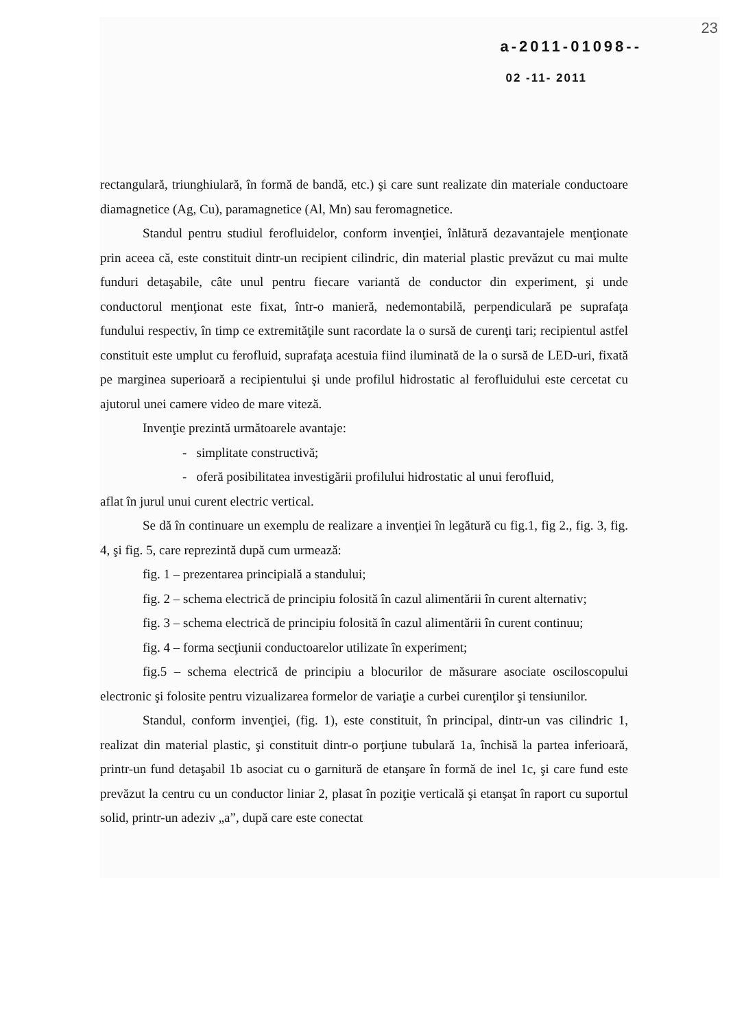23
a-2011-01098--
02 -11- 2011
rectangulară, triunghiulară, în formă de bandă, etc.) şi care sunt realizate din materiale conductoare diamagnetice (Ag, Cu), paramagnetice (Al, Mn) sau feromagnetice.
Standul pentru studiul ferofluidelor, conform invenţiei, înlătură dezavantajele menţionate prin aceea că, este constituit dintr-un recipient cilindric, din material plastic prevăzut cu mai multe funduri detaşabile, câte unul pentru fiecare variantă de conductor din experiment, şi unde conductorul menţionat este fixat, într-o manieră, nedemontabilă, perpendiculară pe suprafaţa fundului respectiv, în timp ce extremităţile sunt racordate la o sursă de curenţi tari; recipientul astfel constituit este umplut cu ferofluid, suprafaţa acestuia fiind iluminată de la o sursă de LED-uri, fixată pe marginea superioară a recipientului şi unde profilul hidrostatic al ferofluidului este cercetat cu ajutorul unei camere video de mare viteză.
Invenţie prezintă următoarele avantaje:
- simplitate constructivă;
- oferă posibilitatea investigării profilului hidrostatic al unui ferofluid,
aflat în jurul unui curent electric vertical.
Se dă în continuare un exemplu de realizare a invenţiei în legătură cu fig.1, fig 2., fig. 3, fig. 4, şi fig. 5, care reprezintă după cum urmează:
fig. 1 – prezentarea principială a standului;
fig. 2 – schema electrică de principiu folosită în cazul alimentării în curent alternativ;
fig. 3 – schema electrică de principiu folosită în cazul alimentării în curent continuu;
fig. 4 – forma secţiunii conductoarelor utilizate în experiment;
fig.5 – schema electrică de principiu a blocurilor de măsurare asociate osciloscopului electronic şi folosite pentru vizualizarea formelor de variaţie a curbei curenţilor şi tensiunilor.
Standul, conform invenţiei, (fig. 1), este constituit, în principal, dintr-un vas cilindric 1, realizat din material plastic, şi constituit dintr-o porţiune tubulară 1a, închisă la partea inferioară, printr-un fund detaşabil 1b asociat cu o garnitură de etanşare în formă de inel 1c, şi care fund este prevăzut la centru cu un conductor liniar 2, plasat în poziţie verticală şi etanşat în raport cu suportul solid, printr-un adeziv „a”, după care este conectat